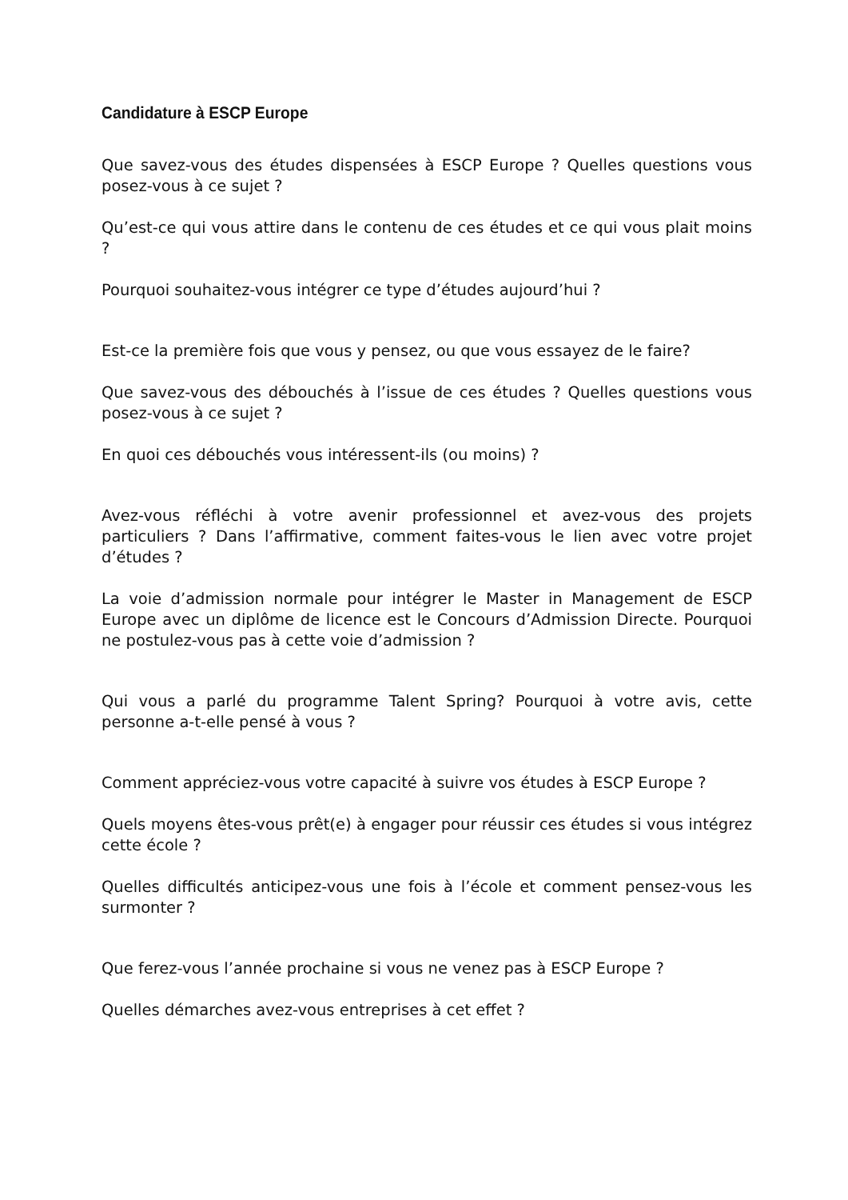Candidature à ESCP Europe
Que savez-vous des études dispensées à ESCP Europe ? Quelles questions vous posez-vous à ce sujet ?
Qu’est-ce qui vous attire dans le contenu de ces études et ce qui vous plait moins ?
Pourquoi souhaitez-vous intégrer ce type d’études aujourd’hui ?
Est-ce la première fois que vous y pensez, ou que vous essayez de le faire?
Que savez-vous des débouchés à l’issue de ces études ? Quelles questions vous posez-vous à ce sujet ?
En quoi ces débouchés vous intéressent-ils (ou moins) ?
Avez-vous réfléchi à votre avenir professionnel et avez-vous des projets particuliers ? Dans l’affirmative, comment faites-vous le lien avec votre projet d’études ?
La voie d’admission normale pour intégrer le Master in Management de ESCP Europe avec un diplôme de licence est le Concours d’Admission Directe. Pourquoi ne postulez-vous pas à cette voie d’admission ?
Qui vous a parlé du programme Talent Spring? Pourquoi à votre avis, cette personne a-t-elle pensé à vous ?
Comment appréciez-vous votre capacité à suivre vos études à ESCP Europe ?
Quels moyens êtes-vous prêt(e) à engager pour réussir ces études si vous intégrez cette école ?
Quelles difficultés anticipez-vous une fois à l’école et comment pensez-vous les surmonter ?
Que ferez-vous l’année prochaine si vous ne venez pas à ESCP Europe ?
Quelles démarches avez-vous entreprises à cet effet ?